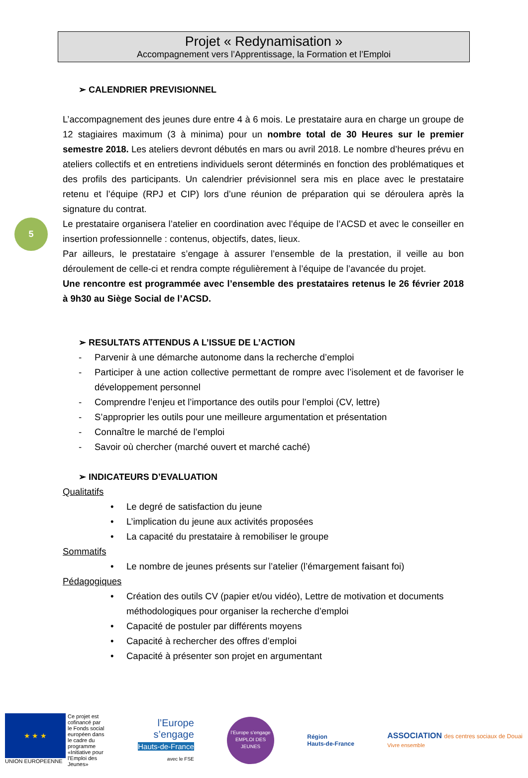5
Projet « Redynamisation »
Accompagnement vers l’Apprentissage, la Formation et l’Emploi
➢ CALENDRIER PREVISIONNEL
L’accompagnement des jeunes dure entre 4 à 6 mois. Le prestataire aura en charge un groupe de 12 stagiaires maximum (3 à minima) pour un nombre total de 30 Heures sur le premier semestre 2018. Les ateliers devront débutés en mars ou avril 2018. Le nombre d’heures prévu en ateliers collectifs et en entretiens individuels seront déterminés en fonction des problématiques et des profils des participants. Un calendrier prévisionnel sera mis en place avec le prestataire retenu et l’équipe (RPJ et CIP) lors d’une réunion de préparation qui se déroulera après la signature du contrat.
Le prestataire organisera l’atelier en coordination avec l’équipe de l’ACSD et avec le conseiller en insertion professionnelle : contenus, objectifs, dates, lieux.
Par ailleurs, le prestataire s’engage à assurer l’ensemble de la prestation, il veille au bon déroulement de celle-ci et rendra compte régulièrement à l’équipe de l’avancée du projet.
Une rencontre est programmée avec l’ensemble des prestataires retenus le 26 février 2018 à 9h30 au Siège Social de l’ACSD.
➢ RESULTATS ATTENDUS A L’ISSUE DE L’ACTION
- Parvenir à une démarche autonome dans la recherche d’emploi
- Participer à une action collective permettant de rompre avec l’isolement et de favoriser le développement personnel
- Comprendre l’enjeu et l’importance des outils pour l’emploi (CV, lettre)
- S’approprier les outils pour une meilleure argumentation et présentation
- Connaître le marché de l’emploi
- Savoir où chercher (marché ouvert et marché caché)
➢ INDICATEURS D’EVALUATION
Qualitatifs
• Le degré de satisfaction du jeune
• L’implication du jeune aux activités proposées
• La capacité du prestataire à remobiliser le groupe
Sommatifs
• Le nombre de jeunes présents sur l’atelier (l’émargement faisant foi)
Pédagogiques
• Création des outils CV (papier et/ou vidéo), Lettre de motivation et documents méthodologiques pour organiser la recherche d’emploi
• Capacité de postuler par différents moyens
• Capacité à rechercher des offres d’emploi
• Capacité à présenter son projet en argumentant
★ ★ ★
UNION EUROPEENNE
Ce projet est cofinancé par le Fonds social européen dans le cadre du programme «Initiative pour l'Emploi des Jeunes»
l’Europe
s’engage
Hauts-de-France
avec le FSE
l’Europe s’engage
EMPLOI DES JEUNES
Région
Hauts-de-France
ASSOCIATION des centres sociaux de Douai
Vivre ensemble